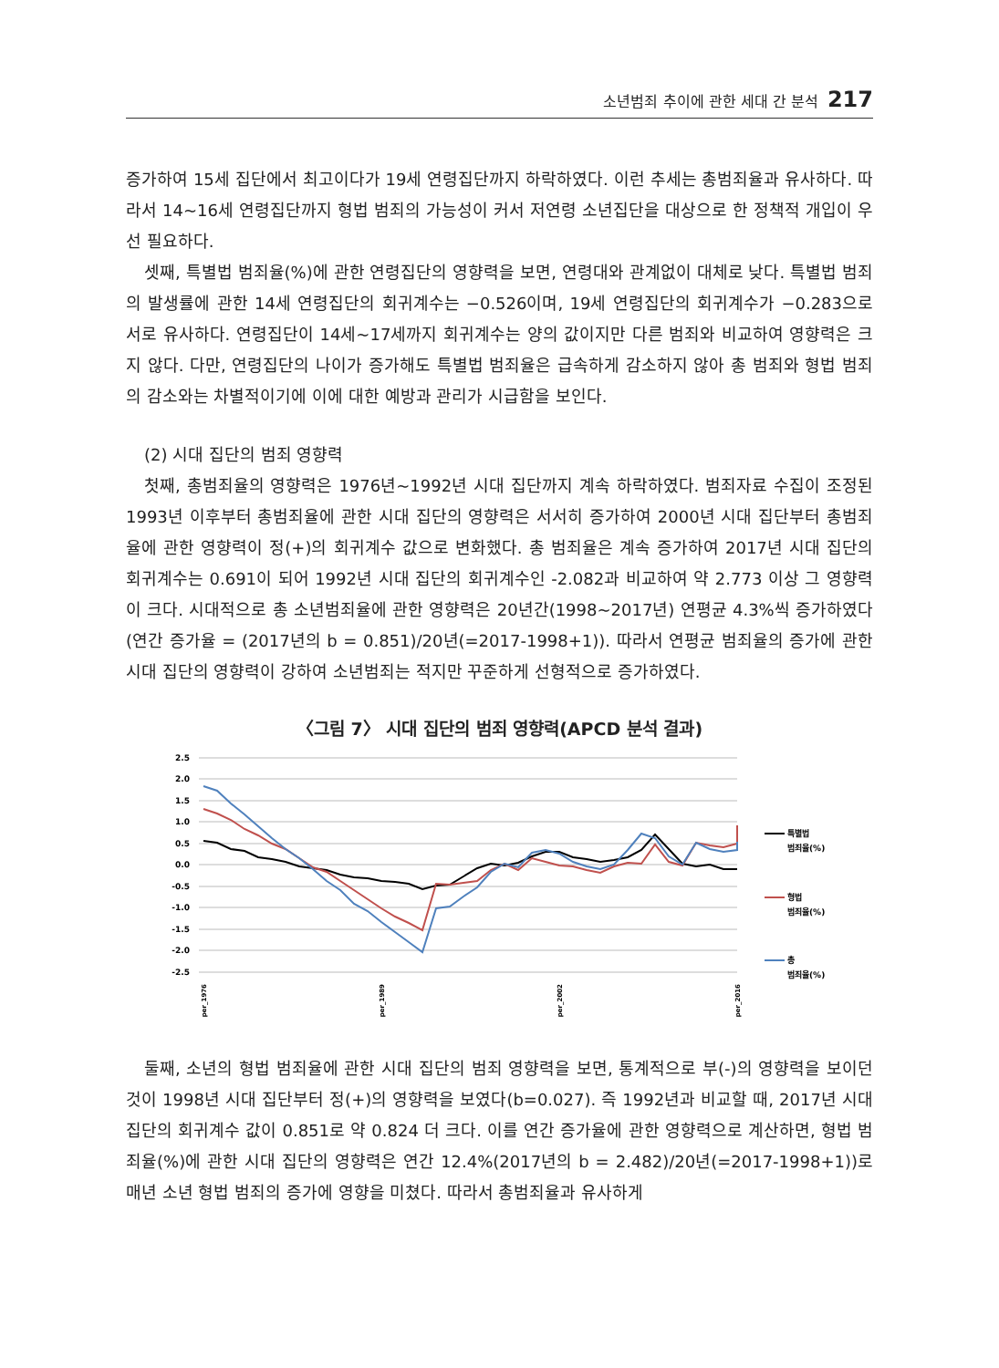소년범죄 추이에 관한 세대 간 분석 217
증가하여 15세 집단에서 최고이다가 19세 연령집단까지 하락하였다. 이런 추세는 총범죄율과 유사하다. 따라서 14~16세 연령집단까지 형법 범죄의 가능성이 커서 저연령 소년집단을 대상으로 한 정책적 개입이 우선 필요하다.
셋째, 특별법 범죄율(%)에 관한 연령집단의 영향력을 보면, 연령대와 관계없이 대체로 낮다. 특별법 범죄의 발생률에 관한 14세 연령집단의 회귀계수는 −0.526이며, 19세 연령집단의 회귀계수가 −0.283으로 서로 유사하다. 연령집단이 14세~17세까지 회귀계수는 양의 값이지만 다른 범죄와 비교하여 영향력은 크지 않다. 다만, 연령집단의 나이가 증가해도 특별법 범죄율은 급속하게 감소하지 않아 총 범죄와 형법 범죄의 감소와는 차별적이기에 이에 대한 예방과 관리가 시급함을 보인다.
(2) 시대 집단의 범죄 영향력
첫째, 총범죄율의 영향력은 1976년~1992년 시대 집단까지 계속 하락하였다. 범죄자료 수집이 조정된 1993년 이후부터 총범죄율에 관한 시대 집단의 영향력은 서서히 증가하여 2000년 시대 집단부터 총범죄율에 관한 영향력이 정(+)의 회귀계수 값으로 변화했다. 총 범죄율은 계속 증가하여 2017년 시대 집단의 회귀계수는 0.691이 되어 1992년 시대 집단의 회귀계수인 -2.082과 비교하여 약 2.773 이상 그 영향력이 크다. 시대적으로 총 소년범죄율에 관한 영향력은 20년간(1998~2017년) 연평균 4.3%씩 증가하였다(연간 증가율 = (2017년의 b = 0.851)/20년(=2017-1998+1)). 따라서 연평균 범죄율의 증가에 관한 시대 집단의 영향력이 강하여 소년범죄는 적지만 꾸준하게 선형적으로 증가하였다.
〈그림 7〉 시대 집단의 범죄 영향력(APCD 분석 결과)
2.5
2.0
1.5
1.0
0.5
0.0
-0.5
-1.0
-1.5
-2.0
-2.5
per_1976
per_1989
per_2002
per_2016
특별법
범죄율(%)
형법
범죄율(%)
총
범죄율(%)
둘째, 소년의 형법 범죄율에 관한 시대 집단의 범죄 영향력을 보면, 통계적으로 부(-)의 영향력을 보이던 것이 1998년 시대 집단부터 정(+)의 영향력을 보였다(b=0.027). 즉 1992년과 비교할 때, 2017년 시대 집단의 회귀계수 값이 0.851로 약 0.824 더 크다. 이를 연간 증가율에 관한 영향력으로 계산하면, 형법 범죄율(%)에 관한 시대 집단의 영향력은 연간 12.4%(2017년의 b = 2.482)/20년(=2017-1998+1))로 매년 소년 형법 범죄의 증가에 영향을 미쳤다. 따라서 총범죄율과 유사하게